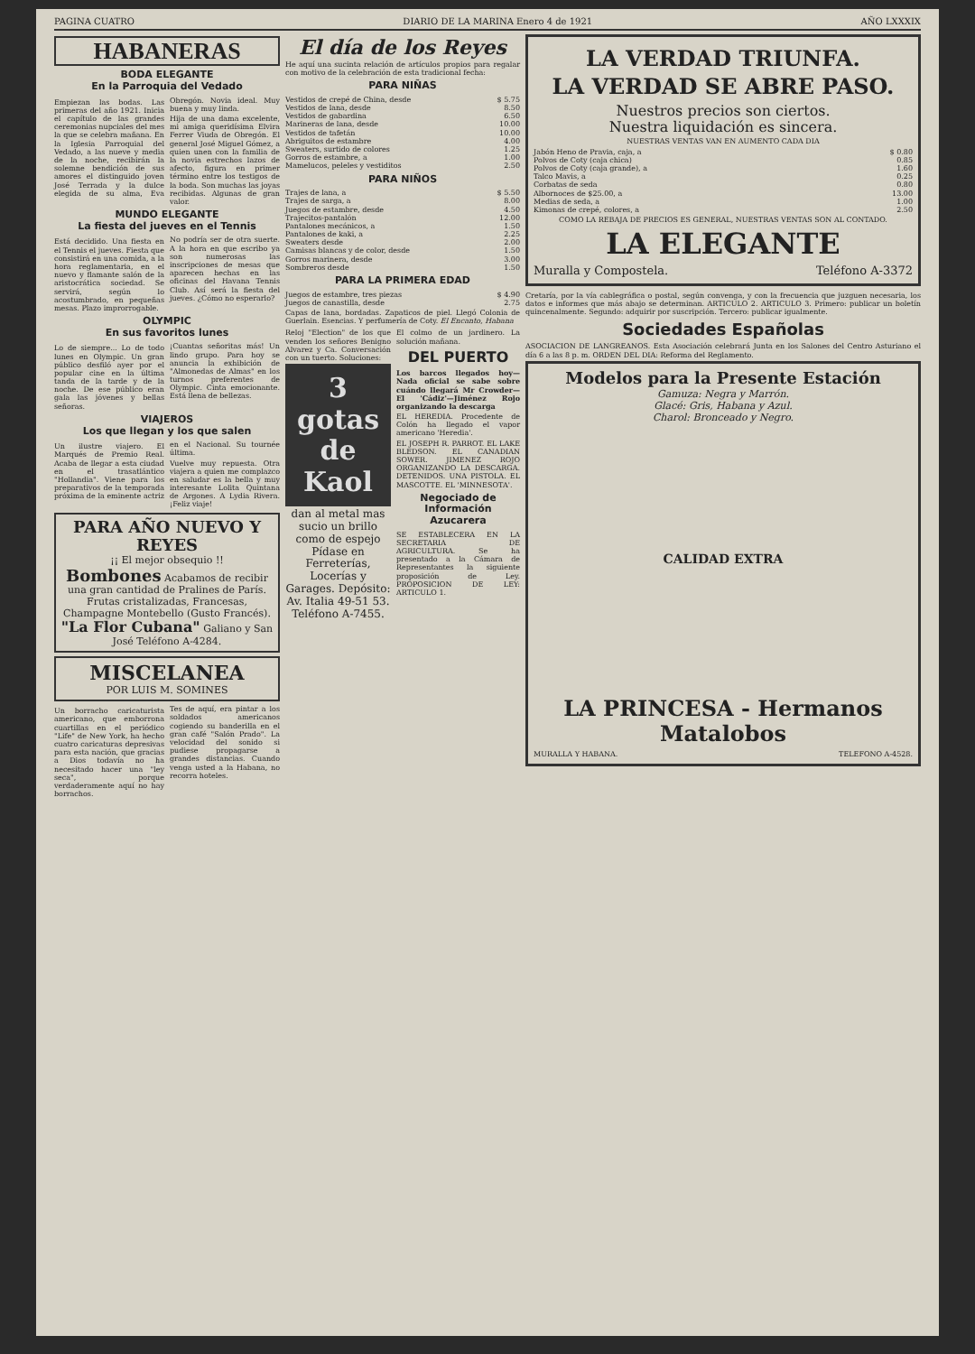PAGINA CUATRO DIARIO DE LA MARINA Enero 4 de 1921 AÑO LXXXIX
HABANERAS
BODA ELEGANTE
En la Parroquia del Vedado
Empiezan las bodas. Las primeras del año 1921. Inicia el capítulo de las grandes ceremonias nupciales del mes la que se celebra mañana. En la Iglesia Parroquial del Vedado, a las nueve y media de la noche, recibirán la solemne bendición de sus amores el distinguido joven José Terrada y la dulce elegida de su alma, Eva Obregón. Novia ideal. Muy buena y muy linda.
Hija de una dama excelente, mi amiga queridísima Elvira Ferrer Viuda de Obregón. El general José Miguel Gómez, a quien unen con la familia de la novia estrechos lazos de afecto, figura en primer término entre los testigos de la boda. Son muchas las joyas recibidas. Algunas de gran valor.
MUNDO ELEGANTE
La fiesta del jueves en el Tennis
Está decidido. Una fiesta en el Tennis el jueves. Fiesta que consistirá en una comida, a la hora reglamentaria, en el nuevo y flamante salón de la aristocrática sociedad. Se servirá, según lo acostumbrado, en pequeñas mesas. Plazo improrrogable.
No podría ser de otra suerte. A la hora en que escribo ya son numerosas las inscripciones de mesas que aparecen hechas en las oficinas del Havana Tennis Club. Así será la fiesta del jueves. ¿Cómo no esperarlo?
OLYMPIC
En sus favoritos lunes
Lo de siempre... Lo de todo lunes en Olympic. Un gran público desfiló ayer por el popular cine en la última tanda de la tarde y de la noche. De ese público eran gala las jóvenes y bellas señoras.
¡Cuantas señoritas más! Un lindo grupo. Para hoy se anuncia la exhibición de "Almonedas de Almas" en los turnos preferentes de Olympic. Cinta emocionante. Está llena de bellezas.
VIAJEROS
Los que llegan y los que salen
Un ilustre viajero. El Marqués de Premio Real. Acaba de llegar a esta ciudad en el trasatlántico "Hollandia". Viene para los preparativos de la temporada próxima de la eminente actriz en el Nacional. Su tournée última.
Vuelve muy repuesta. Otra viajera a quien me complazco en saludar es la bella y muy interesante Lolita Quintana de Argones. A Lydia Rivera. ¡Feliz viaje!
PARA AÑO NUEVO Y REYES
¡¡ El mejor obsequio !!
Bombones Acabamos de recibir una gran cantidad de Pralines de París.
Frutas cristalizadas, Francesas, Champagne Montebello (Gusto Francés).
"La Flor Cubana" Galiano y San José Teléfono A-4284.
MISCELANEA
POR LUIS M. SOMINES
Un borracho caricaturista americano, que emborrona cuartillas en el periódico "Life" de New York, ha hecho cuatro caricaturas depresivas para esta nación, que gracias a Dios todavía no ha necesitado hacer una "ley seca", porque verdaderamente aquí no hay borrachos.
Tes de aquí, era pintar a los soldados americanos cogiendo su banderilla en el gran café "Salón Prado". La velocidad del sonido si pudiese propagarse a grandes distancias. Cuando venga usted a la Habana, no recorra hoteles.
El día de los Reyes
He aquí una sucinta relación de artículos propios para regalar con motivo de la celebración de esta tradicional fecha:
PARA NIÑAS
Vestidos de crepé de China, desde $ 5.75
Vestidos de lana, desde 8.50
Vestidos de gabardina 6.50
Marineras de lana, desde 10.00
Vestidos de tafetán 10.00
Abriguitos de estambre 4.00
Sweaters, surtido de colores 1.25
Gorros de estambre, a 1.00
Mamelucos, peleles y vestiditos 2.50
PARA NIÑOS
Trajes de lana, a $ 5.50
Trajes de sarga, a 8.00
Juegos de estambre, desde 4.50
Trajecitos-pantalón 12.00
Pantalones mecánicos, a 1.50
Pantalones de kaki, a 2.25
Sweaters desde 2.00
Camisas blancas y de color, desde 1.50
Gorros marinera, desde 3.00
Sombreros desde 1.50
PARA LA PRIMERA EDAD
Juegos de estambre, tres piezas $ 4.90
Juegos de canastilla, desde 2.75
Capas de lana, bordadas. Zapaticos de piel. Llegó Colonia de Guerlain. Esencias. Y perfumería de Coty. El Encanto, Habana
Reloj "Election" de los que venden los señores Benigno Alvarez y Ca. Conversación con un tuerto. Soluciones:
3
gotas
de
Kaol
dan al metal mas sucio un brillo como de espejo
Pídase en Ferreterías, Locerías y Garages. Depósito: Av. Italia 49-51 53. Teléfono A-7455.
El colmo de un jardinero. La solución mañana.
DEL PUERTO
Los barcos llegados hoy—Nada oficial se sabe sobre cuándo llegará Mr Crowder—El 'Cádiz'—Jiménez Rojo organizando la descarga
EL HEREDIA. Procedente de Colón ha llegado el vapor americano 'Heredia'.
EL JOSEPH R. PARROT. EL LAKE BLEDSON. EL CANADIAN SOWER. JIMENEZ ROJO ORGANIZANDO LA DESCARGA. DETENIDOS. UNA PISTOLA. EL MASCOTTE. EL 'MINNESOTA'.
Negociado de Información Azucarera
SE ESTABLECERA EN LA SECRETARIA DE AGRICULTURA. Se ha presentado a la Cámara de Representantes la siguiente proposición de Ley. PROPOSICION DE LEY: ARTICULO 1.
LA VERDAD TRIUNFA.
LA VERDAD SE ABRE PASO.
Nuestros precios son ciertos.
Nuestra liquidación es sincera.
NUESTRAS VENTAS VAN EN AUMENTO CADA DIA
Jabón Heno de Pravia, caja, a $ 0.80
Polvos de Coty (caja chica) 0.85
Polvos de Coty (caja grande), a 1.60
Talco Mavis, a 0.25
Corbatas de seda 0.80
Albornoces de $25.00, a 13.00
Medias de seda, a 1.00
Kimonas de crepé, colores, a 2.50
COMO LA REBAJA DE PRECIOS ES GENERAL, NUESTRAS VENTAS SON AL CONTADO.
LA ELEGANTE
Muralla y Compostela. Teléfono A-3372
Cretaría, por la vía cablegráfica o postal, según convenga, y con la frecuencia que juzguen necesaria, los datos e informes que más abajo se determinan. ARTICULO 2. ARTICULO 3. Primero: publicar un boletín quincenalmente. Segundo: adquirir por suscripción. Tercero: publicar igualmente.
Sociedades Españolas
ASOCIACION DE LANGREANOS. Esta Asociación celebrará Junta en los Salones del Centro Asturiano el día 6 a las 8 p. m. ORDEN DEL DIA: Reforma del Reglamento.
Modelos para la Presente Estación
Gamuza: Negra y Marrón.
Glacé: Gris, Habana y Azul.
Charol: Bronceado y Negro.
CALIDAD EXTRA
LA PRINCESA - Hermanos Matalobos
MURALLA Y HABANA. TELEFONO A-4528.